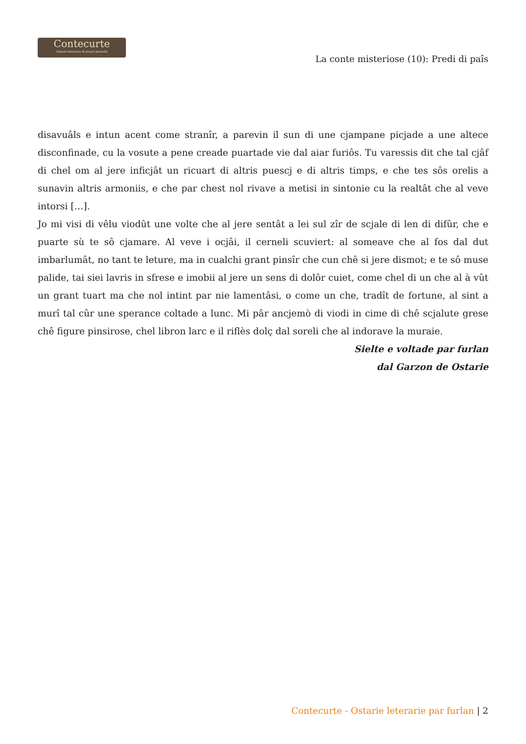Contecurte
Ostarie leterarie di pocjis peraulis
La conte misteriose (10): Predi di paîs
disavuâls e intun acent come stranîr, a parevin il sun di une cjampane picjade a une altece disconfinade, cu la vosute a pene creade puartade vie dal aiar furiôs. Tu varessis dit che tal cjâf di chel om al jere inficjât un ricuart di altris puescj e di altris timps, e che tes sôs orelis a sunavin altris armoniis, e che par chest nol rivave a metisi in sintonie cu la realtât che al veve intorsi […].
Jo mi visi di vêlu viodût une volte che al jere sentât a lei sul zîr de scjale di len di difûr, che e puarte sù te sô cjamare. Al veve i ocjâi, il cerneli scuviert: al someave che al fos dal dut imbarlumât, no tant te leture, ma in cualchi grant pinsîr che cun chê si jere dismot; e te sô muse palide, tai siei lavris in sfrese e imobii al jere un sens di dolôr cuiet, come chel di un che al à vût un grant tuart ma che nol intint par nie lamentâsi, o come un che, tradît de fortune, al sint a murî tal cûr une sperance coltade a lunc. Mi pâr ancjemò di viodi in cime di chê scjalute grese chê figure pinsirose, chel libron larc e il riflès dolç dal soreli che al indorave la muraie.
Sielte e voltade par furlan
dal Garzon de Ostarie
Contecurte - Ostarie leterarie par furlan | 2